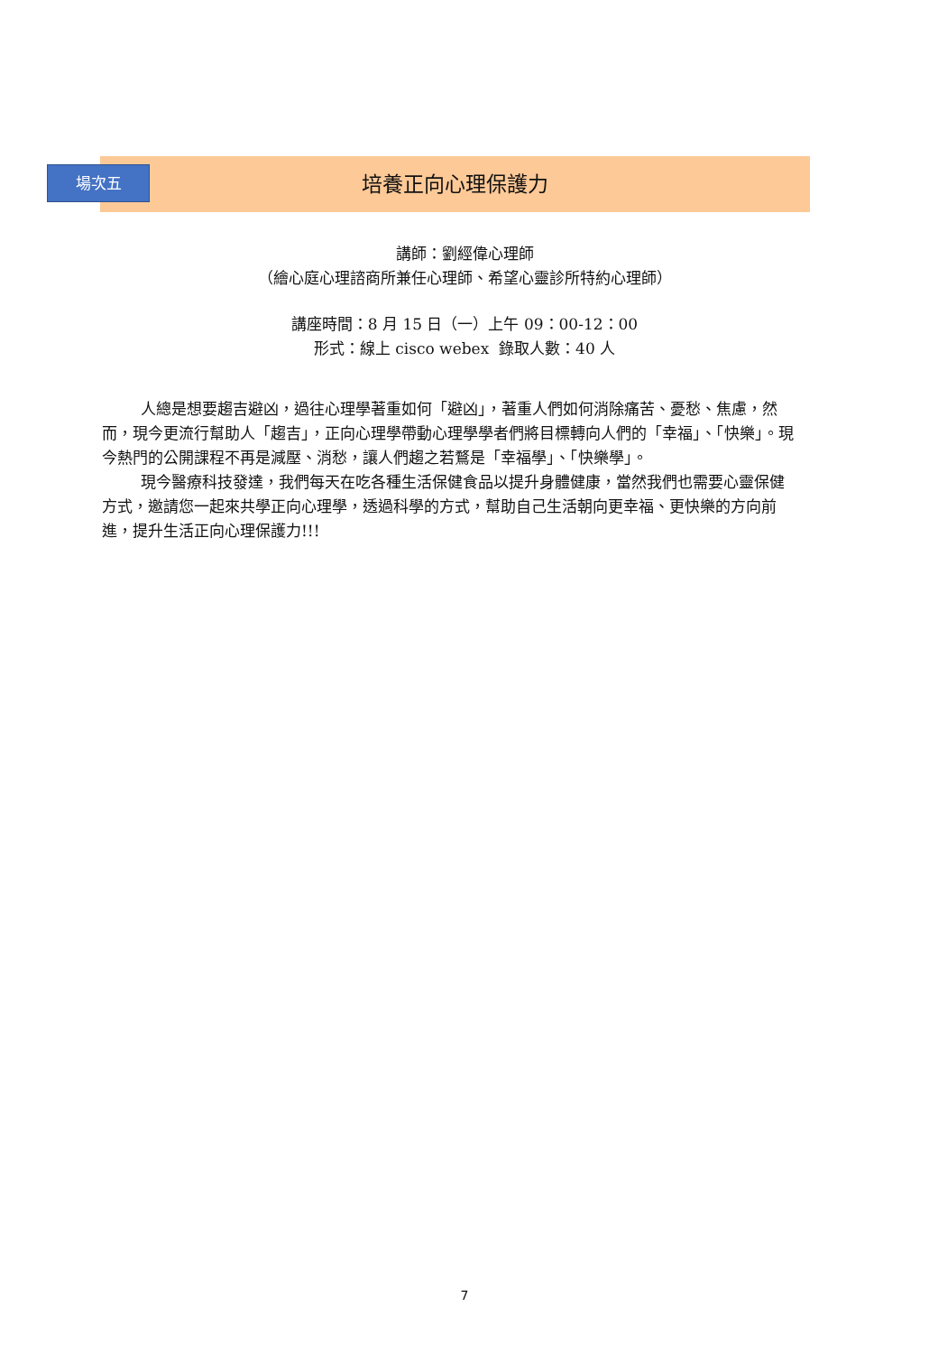場次五 培養正向心理保護力
講師：劉經偉心理師
（繪心庭心理諮商所兼任心理師、希望心靈診所特約心理師）
講座時間：8 月 15 日（一）上午 09：00-12：00
形式：線上 cisco webex 錄取人數：40 人
人總是想要趨吉避凶，過往心理學著重如何「避凶」，著重人們如何消除痛苦、憂愁、焦慮，然而，現今更流行幫助人「趨吉」，正向心理學帶動心理學學者們將目標轉向人們的「幸福」、「快樂」。現今熱門的公開課程不再是減壓、消愁，讓人們趨之若鶩是「幸福學」、「快樂學」。
現今醫療科技發達，我們每天在吃各種生活保健食品以提升身體健康，當然我們也需要心靈保健方式，邀請您一起來共學正向心理學，透過科學的方式，幫助自己生活朝向更幸福、更快樂的方向前進，提升生活正向心理保護力!!!
7